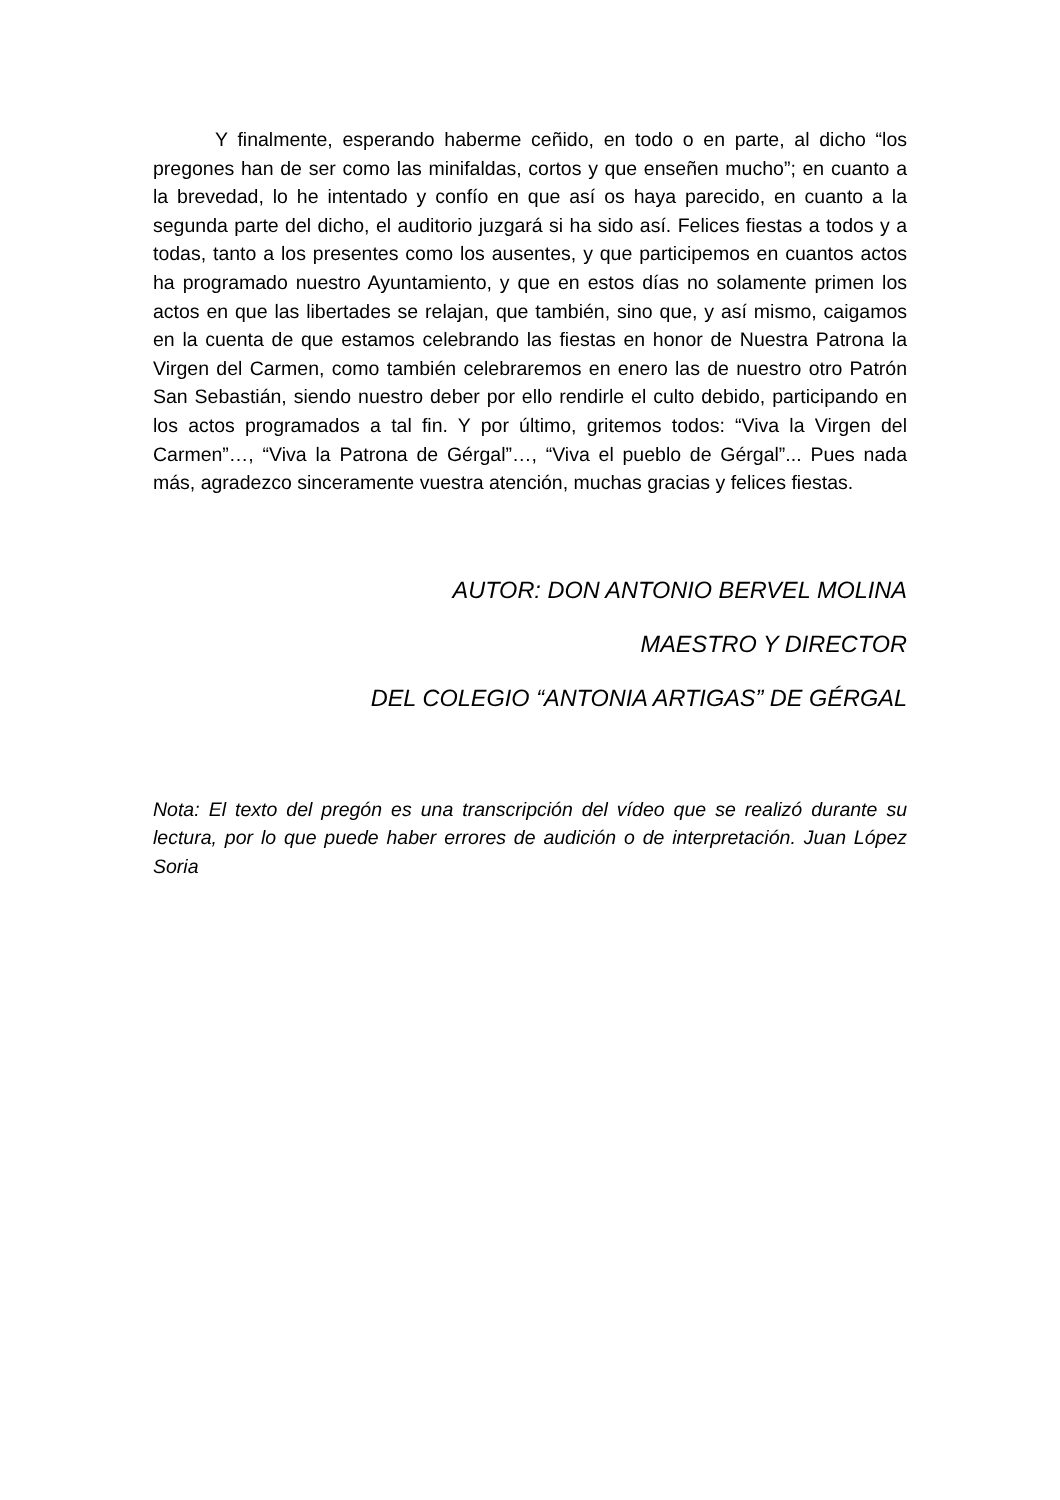Y finalmente, esperando haberme ceñido, en todo o en parte, al dicho “los pregones han de ser como las minifaldas, cortos y que enseñen mucho”; en cuanto a la brevedad, lo he intentado y confío en que así os haya parecido, en cuanto a la segunda parte del dicho, el auditorio juzgará si ha sido así. Felices fiestas a todos y a todas, tanto a los presentes como los ausentes, y que participemos en cuantos actos ha programado nuestro Ayuntamiento, y que en estos días no solamente primen los actos en que las libertades se relajan, que también, sino que, y así mismo, caigamos en la cuenta de que estamos celebrando las fiestas en honor de Nuestra Patrona la Virgen del Carmen, como también celebraremos en enero las de nuestro otro Patrón San Sebastián, siendo nuestro deber por ello rendirle el culto debido, participando en los actos programados a tal fin. Y por último, gritemos todos: “Viva la Virgen del Carmen”…, “Viva la Patrona de Gérgal”…, “Viva el pueblo de Gérgal”... Pues nada más, agradezco sinceramente vuestra atención, muchas gracias y felices fiestas.
AUTOR: DON ANTONIO BERVEL MOLINA
MAESTRO Y DIRECTOR
DEL COLEGIO “ANTONIA ARTIGAS” DE GÉRGAL
Nota: El texto del pregón es una transcripción del vídeo que se realizó durante su lectura, por lo que puede haber errores de audición o de interpretación. Juan López Soria